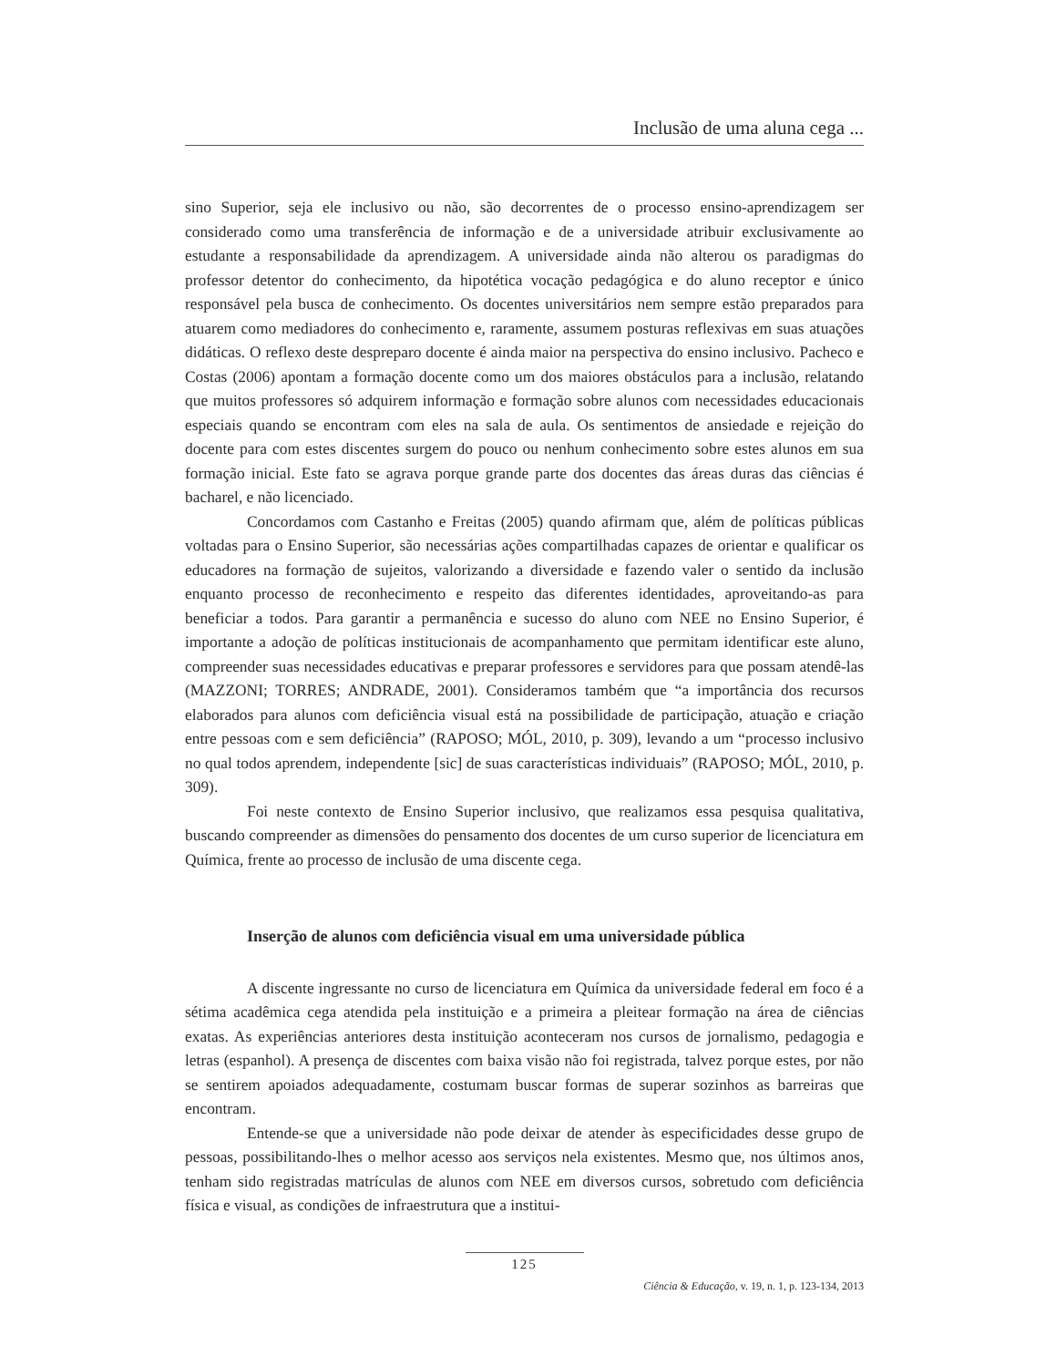Inclusão de uma aluna cega ...
sino Superior, seja ele inclusivo ou não, são decorrentes de o processo ensino-aprendizagem ser considerado como uma transferência de informação e de a universidade atribuir exclusivamente ao estudante a responsabilidade da aprendizagem. A universidade ainda não alterou os paradigmas do professor detentor do conhecimento, da hipotética vocação pedagógica e do aluno receptor e único responsável pela busca de conhecimento. Os docentes universitários nem sempre estão preparados para atuarem como mediadores do conhecimento e, raramente, assumem posturas reflexivas em suas atuações didáticas. O reflexo deste despreparo docente é ainda maior na perspectiva do ensino inclusivo. Pacheco e Costas (2006) apontam a formação docente como um dos maiores obstáculos para a inclusão, relatando que muitos professores só adquirem informação e formação sobre alunos com necessidades educacionais especiais quando se encontram com eles na sala de aula. Os sentimentos de ansiedade e rejeição do docente para com estes discentes surgem do pouco ou nenhum conhecimento sobre estes alunos em sua formação inicial. Este fato se agrava porque grande parte dos docentes das áreas duras das ciências é bacharel, e não licenciado.
Concordamos com Castanho e Freitas (2005) quando afirmam que, além de políticas públicas voltadas para o Ensino Superior, são necessárias ações compartilhadas capazes de orientar e qualificar os educadores na formação de sujeitos, valorizando a diversidade e fazendo valer o sentido da inclusão enquanto processo de reconhecimento e respeito das diferentes identidades, aproveitando-as para beneficiar a todos. Para garantir a permanência e sucesso do aluno com NEE no Ensino Superior, é importante a adoção de políticas institucionais de acompanhamento que permitam identificar este aluno, compreender suas necessidades educativas e preparar professores e servidores para que possam atendê-las (MAZZONI; TORRES; ANDRADE, 2001). Consideramos também que “a importância dos recursos elaborados para alunos com deficiência visual está na possibilidade de participação, atuação e criação entre pessoas com e sem deficiência” (RAPOSO; MÓL, 2010, p. 309), levando a um “processo inclusivo no qual todos aprendem, independente [sic] de suas características individuais” (RAPOSO; MÓL, 2010, p. 309).
Foi neste contexto de Ensino Superior inclusivo, que realizamos essa pesquisa qualitativa, buscando compreender as dimensões do pensamento dos docentes de um curso superior de licenciatura em Química, frente ao processo de inclusão de uma discente cega.
Inserção de alunos com deficiência visual em uma universidade pública
A discente ingressante no curso de licenciatura em Química da universidade federal em foco é a sétima acadêmica cega atendida pela instituição e a primeira a pleitear formação na área de ciências exatas. As experiências anteriores desta instituição aconteceram nos cursos de jornalismo, pedagogia e letras (espanhol). A presença de discentes com baixa visão não foi registrada, talvez porque estes, por não se sentirem apoiados adequadamente, costumam buscar formas de superar sozinhos as barreiras que encontram.
Entende-se que a universidade não pode deixar de atender às especificidades desse grupo de pessoas, possibilitando-lhes o melhor acesso aos serviços nela existentes. Mesmo que, nos últimos anos, tenham sido registradas matrículas de alunos com NEE em diversos cursos, sobretudo com deficiência física e visual, as condições de infraestrutura que a institui-
125
Ciência & Educação, v. 19, n. 1, p. 123-134, 2013